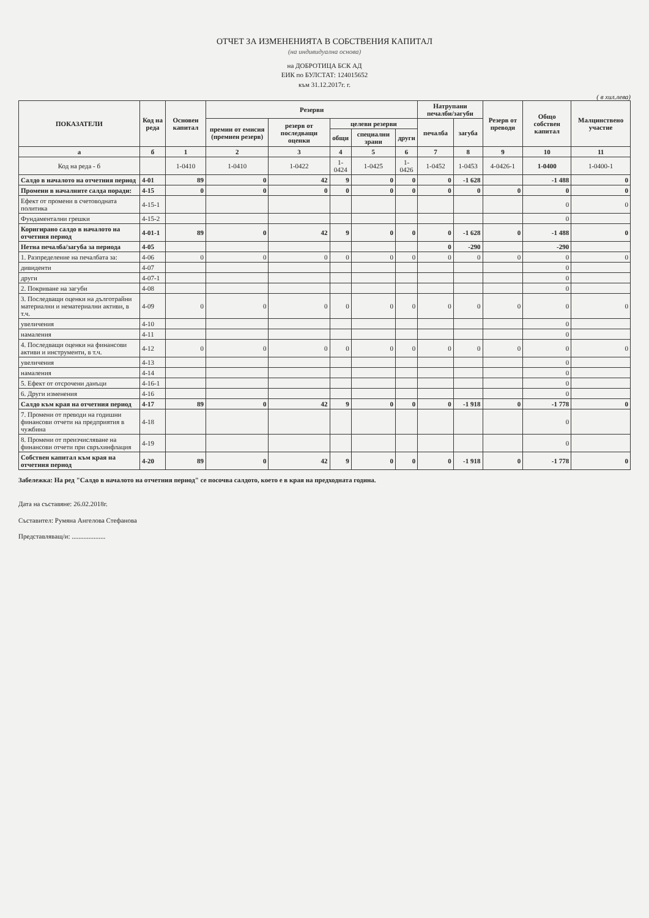ОТЧЕТ ЗА ИЗМЕНЕНИЯТА В СОБСТВЕНИЯ КАПИТАЛ
(на индивидуална основа)
на ДОБРОТИЦА БСК АД
ЕИК по БУЛСТАТ: 124015652
към 31.12.2017г. г.
( в хил.лева)
| ПОКАЗАТЕЛИ | Код на реда | Основен капитал | Резерви | | | | | Натрупани печалби/загуби | | Резерв от преводи | Общо собствен капитал | Малцинствено участие |
| --- | --- | --- | --- | --- | --- | --- | --- | --- | --- | --- | --- | --- |
| | | | премии от емисия (премиен резерв) | резерв от последващи оценки | целеви резерви | | | печалба | загуба | | | |
| | | | | | общи | специални зрани | други | | | | | |
| а | б | 1 | 2 | 3 | 4 | 5 | 6 | 7 | 8 | 9 | 10 | 11 |
| Код на реда - б | | 1-0410 | 1-0410 | 1-0422 | 1-0424 | 1-0425 | 1-0426 | 1-0452 | 1-0453 | 4-0426-1 | 1-0400 | 1-0400-1 |
| Салдо в началото на отчетния период | 4-01 | 89 | 0 | 42 | 9 | 0 | 0 | 0 | -1 628 | | -1 488 | 0 |
| Промени в началните салда поради: | 4-15 | 0 | 0 | 0 | 0 | 0 | 0 | 0 | 0 | 0 | 0 | 0 |
| Ефект от промени в счетоводната политика | 4-15-1 | | | | | | | | | | 0 | 0 |
| Фундаментални грешки | 4-15-2 | | | | | | | | | | 0 | |
| Коригирано салдо в началото на отчетния период | 4-01-1 | 89 | 0 | 42 | 9 | 0 | 0 | 0 | -1 628 | 0 | -1 488 | 0 |
| Нетна печалба/загуба за периода | 4-05 | | | | | | | 0 | -290 | | -290 | |
| 1. Разпределение на печалбата за: | 4-06 | 0 | 0 | 0 | 0 | 0 | 0 | 0 | 0 | 0 | 0 | 0 |
| дивиденти | 4-07 | | | | | | | | | | 0 | |
| други | 4-07-1 | | | | | | | | | | 0 | |
| 2. Покриване на загуби | 4-08 | | | | | | | | | | 0 | |
| 3. Последващи оценки на дълготрайни материални и нематериални активи, в т.ч. | 4-09 | 0 | 0 | 0 | 0 | 0 | 0 | 0 | 0 | 0 | 0 | 0 |
| увеличения | 4-10 | | | | | | | | | | 0 | |
| намаления | 4-11 | | | | | | | | | | 0 | |
| 4. Последващи оценки на финансови активи и инструменти, в т.ч. | 4-12 | 0 | 0 | 0 | 0 | 0 | 0 | 0 | 0 | 0 | 0 | 0 |
| увеличения | 4-13 | | | | | | | | | | 0 | |
| намаления | 4-14 | | | | | | | | | | 0 | |
| 5. Ефект от отсрочени данъци | 4-16-1 | | | | | | | | | | 0 | |
| 6. Други изменения | 4-16 | | | | | | | | | | 0 | |
| Салдо към края на отчетния период | 4-17 | 89 | 0 | 42 | 9 | 0 | 0 | 0 | -1 918 | 0 | -1 778 | 0 |
| 7. Промени от преводи на годишни финансови отчети на предприятия в чужбина | 4-18 | | | | | | | | | | 0 | |
| 8. Промени от преизчисляване на финансови отчети при свръхинфлация | 4-19 | | | | | | | | | | 0 | |
| Собствен капитал към края на отчетния период | 4-20 | 89 | 0 | 42 | 9 | 0 | 0 | 0 | -1 918 | 0 | -1 778 | 0 |
Забележка: На ред "Салдо в началото на отчетния период" се посочва салдото, което е в края на предходната година.
Дата на съставяне: 26.02.2018г.
Съставител: Румяна Ангелова Стефанова
Представляващ/и: ....................